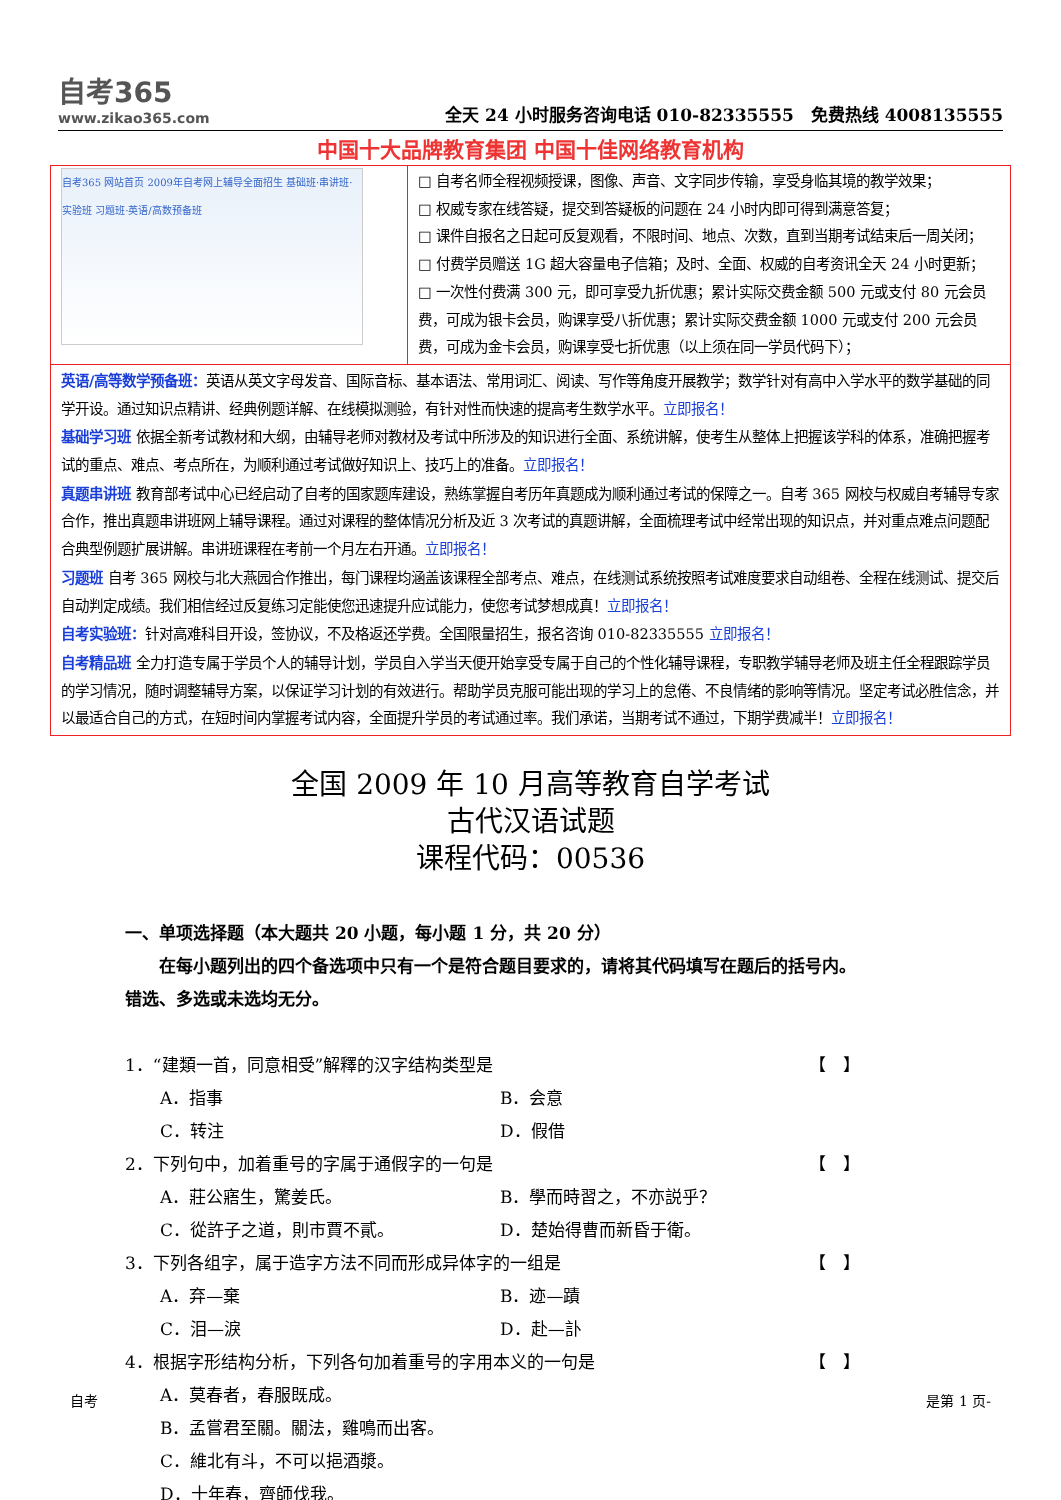自考365
www.zikao365.com
全天 24 小时服务咨询电话 010-82335555　免费热线 4008135555
中国十大品牌教育集团 中国十佳网络教育机构
| 自考365 网站首页 2009年自考网上辅导全面招生 基础班·串讲班·实验班 习题班·英语/高数预备班 | □ 自考名师全程视频授课，图像、声音、文字同步传输，享受身临其境的教学效果； □ 权威专家在线答疑，提交到答疑板的问题在 24 小时内即可得到满意答复； □ 课件自报名之日起可反复观看，不限时间、地点、次数，直到当期考试结束后一周关闭； □ 付费学员赠送 1G 超大容量电子信箱；及时、全面、权威的自考资讯全天 24 小时更新； □ 一次性付费满 300 元，即可享受九折优惠；累计实际交费金额 500 元或支付 80 元会员费，可成为银卡会员，购课享受八折优惠；累计实际交费金额 1000 元或支付 200 元会员费，可成为金卡会员，购课享受七折优惠（以上须在同一学员代码下）； |
| 英语/高等数学预备班： 英语从英文字母发音、国际音标、基本语法、常用词汇、阅读、写作等角度开展教学；数学针对有高中入学水平的数学基础的同学开设。通过知识点精讲、经典例题详解、在线模拟测验，有针对性而快速的提高考生数学水平。 立即报名！ 基础学习班 依据全新考试教材和大纲，由辅导老师对教材及考试中所涉及的知识进行全面、系统讲解，使考生从整体上把握该学科的体系，准确把握考试的重点、难点、考点所在，为顺利通过考试做好知识上、技巧上的准备。 立即报名！ 真题串讲班 教育部考试中心已经启动了自考的国家题库建设，熟练掌握自考历年真题成为顺利通过考试的保障之一。自考 365 网校与权威自考辅导专家合作，推出真题串讲班网上辅导课程。通过对课程的整体情况分析及近 3 次考试的真题讲解，全面梳理考试中经常出现的知识点，并对重点难点问题配合典型例题扩展讲解。串讲班课程在考前一个月左右开通。 立即报名！ 习题班 自考 365 网校与北大燕园合作推出，每门课程均涵盖该课程全部考点、难点，在线测试系统按照考试难度要求自动组卷、全程在线测试、提交后自动判定成绩。我们相信经过反复练习定能使您迅速提升应试能力，使您考试梦想成真！ 立即报名！ 自考实验班： 针对高难科目开设，签协议，不及格返还学费。全国限量招生，报名咨询 010-82335555 立即报名！ 自考精品班 全力打造专属于学员个人的辅导计划，学员自入学当天便开始享受专属于自己的个性化辅导课程，专职教学辅导老师及班主任全程跟踪学员的学习情况，随时调整辅导方案，以保证学习计划的有效进行。帮助学员克服可能出现的学习上的怠倦、不良情绪的影响等情况。坚定考试必胜信念，并以最适合自己的方式，在短时间内掌握考试内容，全面提升学员的考试通过率。我们承诺，当期考试不通过，下期学费减半！ 立即报名！ | |
全国 2009 年 10 月高等教育自学考试
古代汉语试题
课程代码：00536
一、单项选择题（本大题共 20 小题，每小题 1 分，共 20 分）
　　在每小题列出的四个备选项中只有一个是符合题目要求的，请将其代码填写在题后的括号内。错选、多选或未选均无分。
1．“建類一首，同意相受”解釋的汉字结构类型是 【　】
A．指事 B．会意
C．转注 D．假借
2．下列句中，加着重号的字属于通假字的一句是 【　】
A．莊公寤生，驚姜氏。 B．學而時習之，不亦説乎？
C．從許子之道，則市賈不貳。 D．楚始得曹而新昏于衛。
3．下列各组字，属于造字方法不同而形成异体字的一组是 【　】
A．弃—棄 B．迹—蹟
C．泪—淚 D．赴—訃
4．根据字形结构分析，下列各句加着重号的字用本义的一句是 【　】
A．莫春者，春服既成。
B．孟嘗君至關。關法，雞鳴而出客。
C．維北有斗，不可以挹酒漿。
D．十年春，齊師伐我。
自考 是第 1 页-